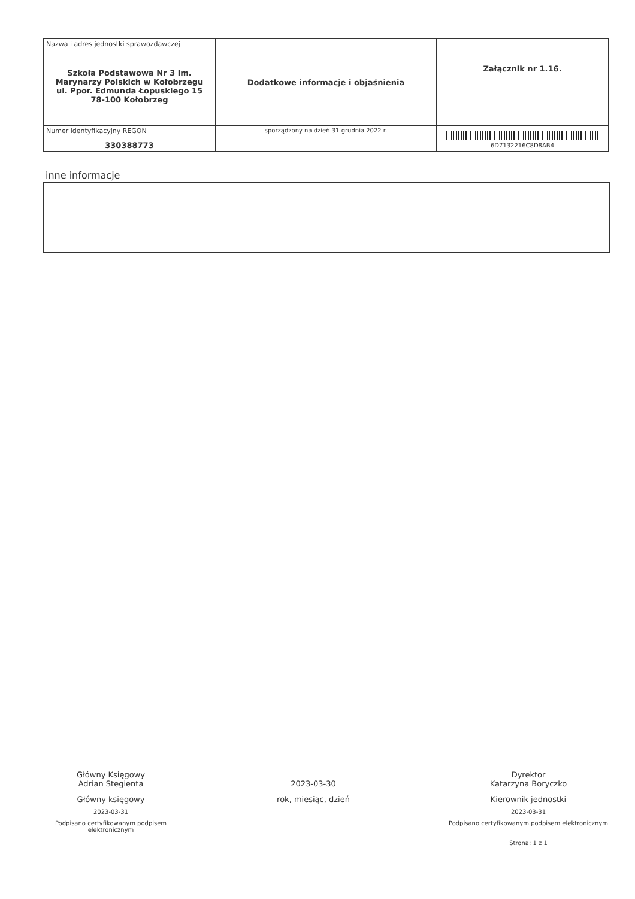| Nazwa i adres jednostki sprawozdawczej Szkoła Podstawowa Nr 3 im. Marynarzy Polskich w Kołobrzegu ul. Ppor. Edmunda Łopuskiego 15 78-100 Kołobrzeg | Dodatkowe informacje i objaśnienia | Załącznik nr 1.16. |
| Numer identyfikacyjny REGON 330388773 | | 6D7132216C8D8AB4 |
| | sporządzony na dzień 31 grudnia 2022 r. | |
inne informacje
Główny Księgowy
Adrian Stegienta
Główny księgowy
2023-03-31
Podpisano certyfikowanym podpisem elektronicznym
2023-03-30
rok, miesiąc, dzień
Dyrektor
Katarzyna Boryczko
Kierownik jednostki
2023-03-31
Podpisano certyfikowanym podpisem elektronicznym
Strona: 1 z 1